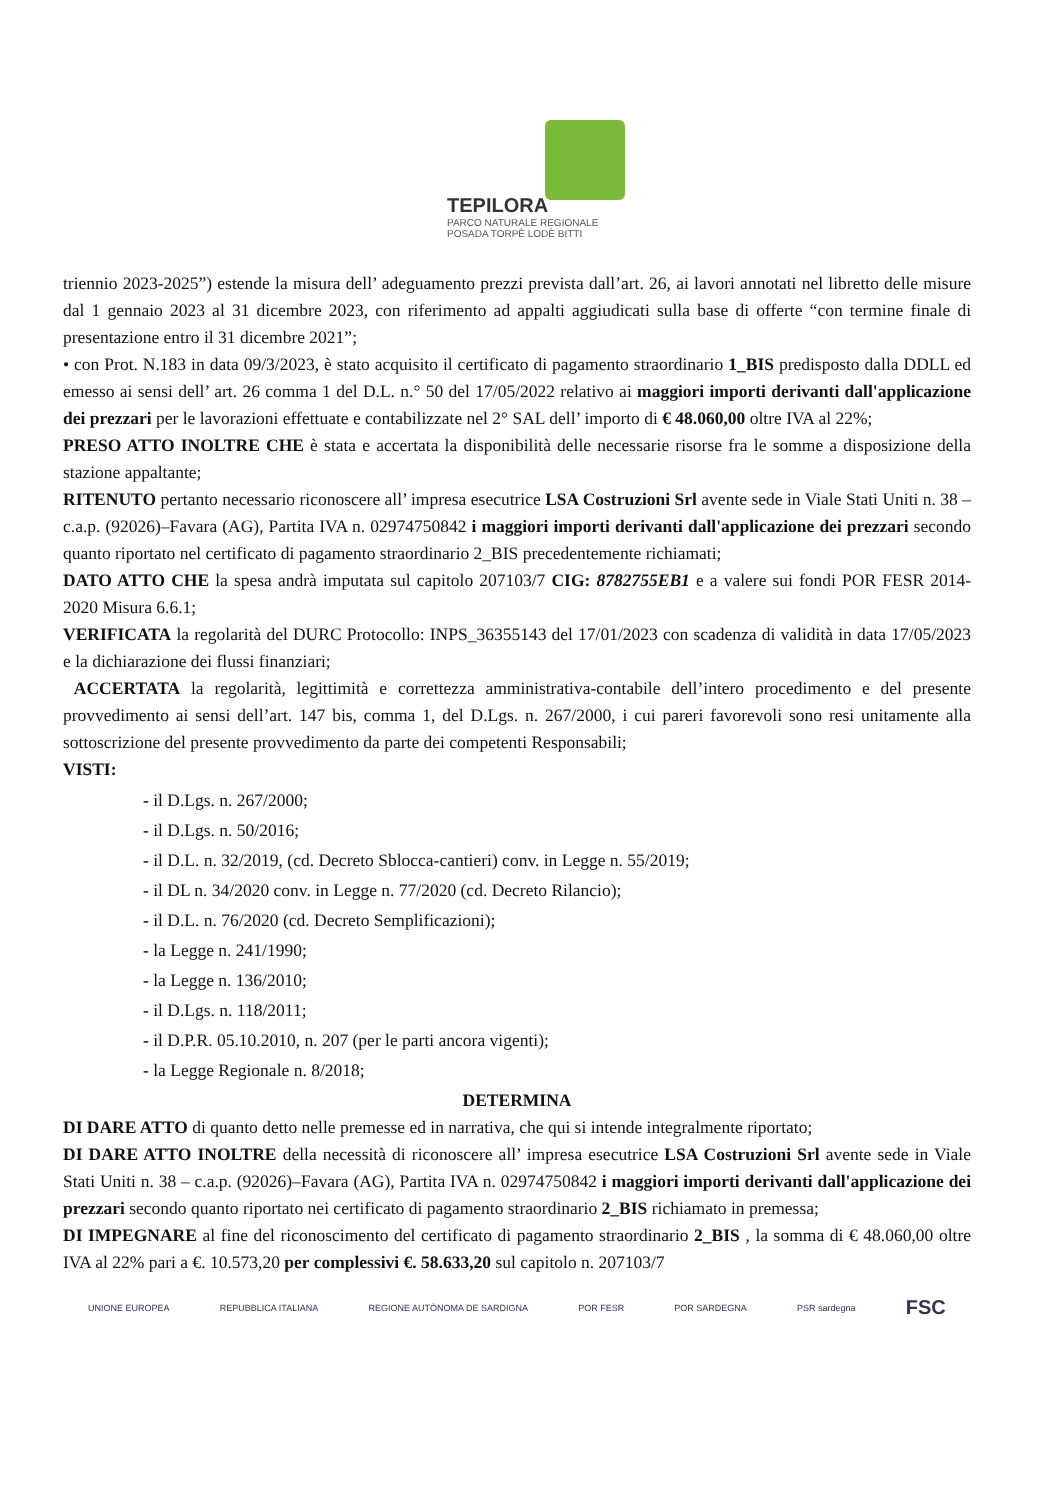TEPILORA
PARCO NATURALE REGIONALE
POSADA TORPÈ LODÈ BITTI
triennio 2023-2025”) estende la misura dell’ adeguamento prezzi prevista dall’art. 26, ai lavori annotati nel libretto delle misure dal 1 gennaio 2023 al 31 dicembre 2023, con riferimento ad appalti aggiudicati sulla base di offerte “con termine finale di presentazione entro il 31 dicembre 2021”;
• con Prot. N.183 in data 09/3/2023, è stato acquisito il certificato di pagamento straordinario 1_BIS predisposto dalla DDLL ed emesso ai sensi dell’ art. 26 comma 1 del D.L. n.° 50 del 17/05/2022 relativo ai maggiori importi derivanti dall'applicazione dei prezzari per le lavorazioni effettuate e contabilizzate nel 2° SAL dell’ importo di € 48.060,00 oltre IVA al 22%;
PRESO ATTO INOLTRE CHE è stata e accertata la disponibilità delle necessarie risorse fra le somme a disposizione della stazione appaltante;
RITENUTO pertanto necessario riconoscere all’ impresa esecutrice LSA Costruzioni Srl avente sede in Viale Stati Uniti n. 38 – c.a.p. (92026)–Favara (AG), Partita IVA n. 02974750842 i maggiori importi derivanti dall'applicazione dei prezzari secondo quanto riportato nel certificato di pagamento straordinario 2_BIS precedentemente richiamati;
DATO ATTO CHE la spesa andrà imputata sul capitolo 207103/7 CIG: 8782755EB1 e a valere sui fondi POR FESR 2014-2020 Misura 6.6.1;
VERIFICATA la regolarità del DURC Protocollo: INPS_36355143 del 17/01/2023 con scadenza di validità in data 17/05/2023 e la dichiarazione dei flussi finanziari;
ACCERTATA la regolarità, legittimità e correttezza amministrativa-contabile dell’intero procedimento e del presente provvedimento ai sensi dell’art. 147 bis, comma 1, del D.Lgs. n. 267/2000, i cui pareri favorevoli sono resi unitamente alla sottoscrizione del presente provvedimento da parte dei competenti Responsabili;
VISTI:
- il D.Lgs. n. 267/2000;
- il D.Lgs. n. 50/2016;
- il D.L. n. 32/2019, (cd. Decreto Sblocca-cantieri) conv. in Legge n. 55/2019;
- il DL n. 34/2020 conv. in Legge n. 77/2020 (cd. Decreto Rilancio);
- il D.L. n. 76/2020 (cd. Decreto Semplificazioni);
- la Legge n. 241/1990;
- la Legge n. 136/2010;
- il D.Lgs. n. 118/2011;
- il D.P.R. 05.10.2010, n. 207 (per le parti ancora vigenti);
- la Legge Regionale n. 8/2018;
DETERMINA
DI DARE ATTO di quanto detto nelle premesse ed in narrativa, che qui si intende integralmente riportato;
DI DARE ATTO INOLTRE della necessità di riconoscere all’ impresa esecutrice LSA Costruzioni Srl avente sede in Viale Stati Uniti n. 38 – c.a.p. (92026)–Favara (AG), Partita IVA n. 02974750842 i maggiori importi derivanti dall'applicazione dei prezzari secondo quanto riportato nei certificato di pagamento straordinario 2_BIS richiamato in premessa;
DI IMPEGNARE al fine del riconoscimento del certificato di pagamento straordinario 2_BIS , la somma di € 48.060,00 oltre IVA al 22% pari a €. 10.573,20 per complessivi €. 58.633,20 sul capitolo n. 207103/7
UNIONE EUROPEA REPUBBLICA ITALIANA REGIONE AUTÒNOMA DE SARDIGNA POR FESR POR SARDEGNA PSR sardegna FSC